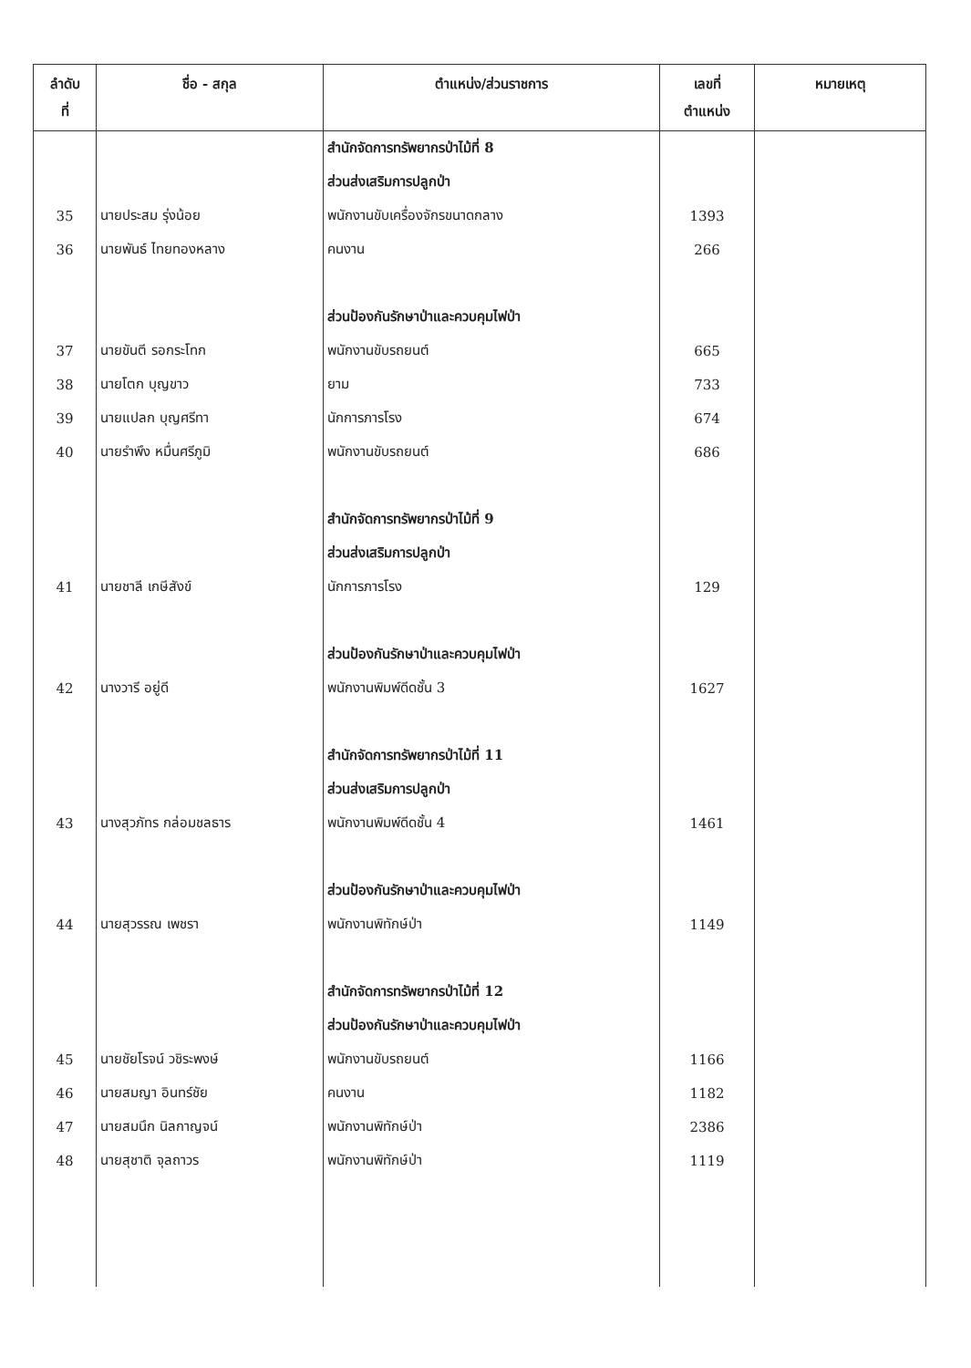| ลำดับ ที่ | ชื่อ - สกุล | ตำแหน่ง/ส่วนราชการ | เลขที่ ตำแหน่ง | หมายเหตุ |
| --- | --- | --- | --- | --- |
| | | สำนักจัดการทรัพยากรป่าไม้ที่ 8 | | |
| | | ส่วนส่งเสริมการปลูกป่า | | |
| 35 | นายประสม รุ่งน้อย | พนักงานขับเครื่องจักรขนาดกลาง | 1393 | |
| 36 | นายพันธ์ ไทยทองหลาง | คนงาน | 266 | |
| | | ส่วนป้องกันรักษาป่าและควบคุมไฟป่า | | |
| 37 | นายขันตี รอกระโทก | พนักงานขับรถยนต์ | 665 | |
| 38 | นายโตก บุญขาว | ยาม | 733 | |
| 39 | นายแปลก บุญศรีทา | นักการภารโรง | 674 | |
| 40 | นายรำพึง หมื่นศรีภูมิ | พนักงานขับรถยนต์ | 686 | |
| | | สำนักจัดการทรัพยากรป่าไม้ที่ 9 | | |
| | | ส่วนส่งเสริมการปลูกป่า | | |
| 41 | นายชาลี เกษีสังข์ | นักการภารโรง | 129 | |
| | | ส่วนป้องกันรักษาป่าและควบคุมไฟป่า | | |
| 42 | นางวารี อยู่ดี | พนักงานพิมพ์ดีดชั้น 3 | 1627 | |
| | | สำนักจัดการทรัพยากรป่าไม้ที่ 11 | | |
| | | ส่วนส่งเสริมการปลูกป่า | | |
| 43 | นางสุวภัทร กล่อมชลธาร | พนักงานพิมพ์ดีดชั้น 4 | 1461 | |
| | | ส่วนป้องกันรักษาป่าและควบคุมไฟป่า | | |
| 44 | นายสุวรรณ เพชรา | พนักงานพิทักษ์ป่า | 1149 | |
| | | สำนักจัดการทรัพยากรป่าไม้ที่ 12 | | |
| | | ส่วนป้องกันรักษาป่าและควบคุมไฟป่า | | |
| 45 | นายชัยโรจน์ วชิระพงษ์ | พนักงานขับรถยนต์ | 1166 | |
| 46 | นายสมญา อินทร์ชัย | คนงาน | 1182 | |
| 47 | นายสมนึก นิลกาญจน์ | พนักงานพิทักษ์ป่า | 2386 | |
| 48 | นายสุชาติ จุลถาวร | พนักงานพิทักษ์ป่า | 1119 | |